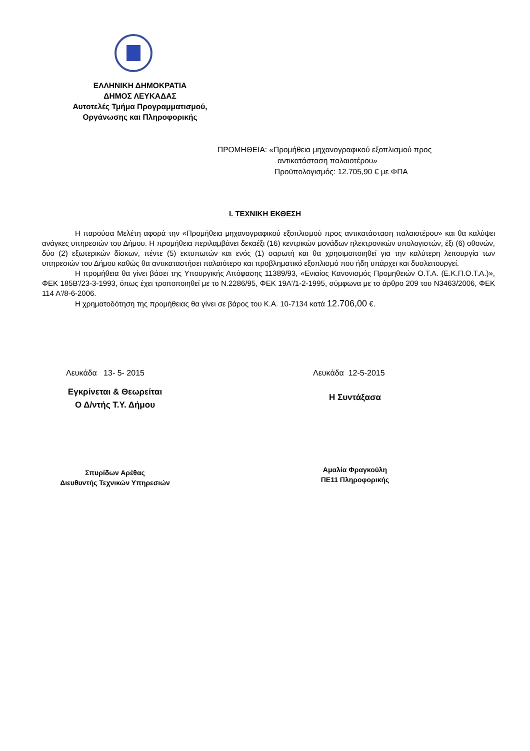ΕΛΛΗΝΙΚΗ ΔΗΜΟΚΡΑΤΙΑ
ΔΗΜΟΣ ΛΕΥΚΑΔΑΣ
Αυτοτελές Τμήμα Προγραμματισμού,
Οργάνωσης και Πληροφορικής
ΠΡΟΜΗΘΕΙΑ: «Προμήθεια μηχανογραφικού εξοπλισμού προς
αντικατάσταση παλαιοτέρου»
Προϋπολογισμός: 12.705,90 € με ΦΠΑ
Ι. ΤΕΧΝΙΚΗ ΕΚΘΕΣΗ
Η παρούσα Μελέτη αφορά την «Προμήθεια μηχανογραφικού εξοπλισμού προς αντικατάσταση παλαιοτέρου» και θα καλύψει ανάγκες υπηρεσιών του Δήμου. Η προμήθεια περιλαμβάνει δεκαέξι (16) κεντρικών μονάδων ηλεκτρονικών υπολογιστών, έξι (6) οθονών, δύο (2) εξωτερικών δίσκων, πέντε (5) εκτυπωτών και ενός (1) σαρωτή και θα χρησιμοποιηθεί για την καλύτερη λειτουργία των υπηρεσιών του Δήμου καθώς θα αντικαταστήσει παλαιότερο και προβληματικό εξοπλισμό που ήδη υπάρχει και δυσλειτουργεί.
Η προμήθεια θα γίνει βάσει της Υπουργικής Απόφασης 11389/93, «Ενιαίος Κανονισμός Προμηθειών Ο.Τ.Α. (Ε.Κ.Π.Ο.Τ.Α.)», ΦΕΚ 185Β'/23-3-1993, όπως έχει τροποποιηθεί με το Ν.2286/95, ΦΕΚ 19Α'/1-2-1995, σύμφωνα με το άρθρο 209 του Ν3463/2006, ΦΕΚ 114 Α'/8-6-2006.
Η χρηματοδότηση της προμήθειας θα γίνει σε βάρος του Κ.Α. 10-7134 κατά 12.706,00 €.
Λευκάδα 13- 5- 2015
Εγκρίνεται & Θεωρείται
Ο Δ/ντής Τ.Υ. Δήμου
Σπυρίδων Αρέθας
Διευθυντής Τεχνικών Υπηρεσιών
Λευκάδα 12-5-2015
Η Συντάξασα
Αμαλία Φραγκούλη
ΠΕ11 Πληροφορικής